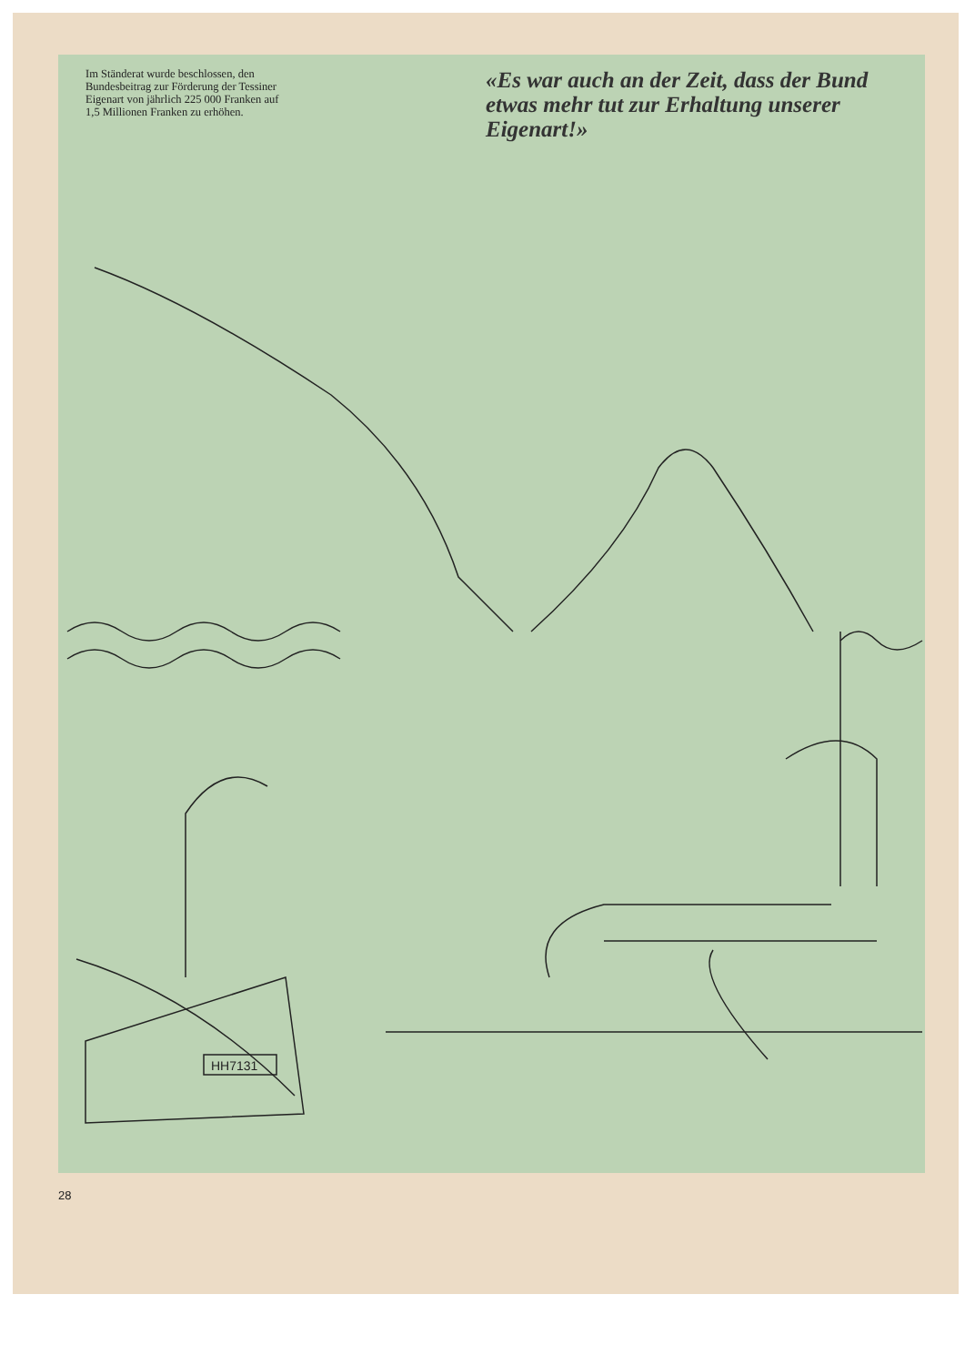Im Ständerat wurde beschlossen, den Bundesbeitrag zur Förderung der Tessiner Eigenart von jährlich 225 000 Franken auf 1,5 Millionen Franken zu erhöhen.
«Es war auch an der Zeit, dass der Bund etwas mehr tut zur Erhaltung unserer Eigenart!»
HH7131
28